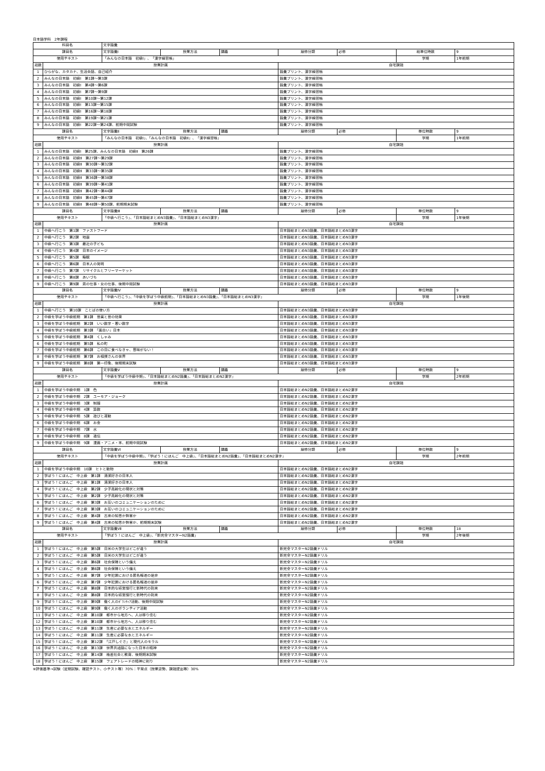日本語学科　2年課程
| 科目名 | | 文字語彙 | | | | | | |
| 課目名 | | 文字語彙Ⅰ | 授業方法 | 講義 | 履修分類 | 必修 | 総単位時数 | 9 |
| 使用テキスト | | 「みんなの日本語 初級Ⅰ」、「漢字練習帳」 | | | | | 学期 | 1年前期 |
| 週数 | 授業計画 | | | | 自宅課題 | | | |
| 1 | ひらがな、カタカナ、生活会話、自己紹介 | | | | 語彙プリント、漢字練習帳 | | | |
| 2 | みんなの日本語 初級Ⅰ 第1課～第3課 | | | | 語彙プリント、漢字練習帳 | | | |
| 3 | みんなの日本語 初級Ⅰ 第4課～第6課 | | | | 語彙プリント、漢字練習帳 | | | |
| 4 | みんなの日本語 初級Ⅰ 第7課～第9課 | | | | 語彙プリント、漢字練習帳 | | | |
| 5 | みんなの日本語 初級Ⅰ 第10課～第12課 | | | | 語彙プリント、漢字練習帳 | | | |
| 6 | みんなの日本語 初級Ⅰ 第13課～第15課 | | | | 語彙プリント、漢字練習帳 | | | |
| 7 | みんなの日本語 初級Ⅰ 第16課～第18課 | | | | 語彙プリント、漢字練習帳 | | | |
| 8 | みんなの日本語 初級Ⅰ 第19課～第21課 | | | | 語彙プリント、漢字練習帳 | | | |
| 9 | みんなの日本語 初級Ⅰ 第22課～第24課、前期中間試験 | | | | 語彙プリント、漢字練習帳 | | | |
| 課目名 | | 文字語彙Ⅱ | 授業方法 | 講義 | 履修分類 | 必修 | 単位時数 | 9 |
| 使用テキスト | | 「みんなの日本語 初級Ⅰ」、「みんなの日本語 初級Ⅱ」、「漢字練習帳」 | | | | | 学期 | 1年前期 |
| 週数 | 授業計画 | | | | 自宅課題 | | | |
| 1 | みんなの日本語 初級Ⅰ 第25課、みんなの日本語 初級Ⅱ 第26課 | | | | 語彙プリント、漢字練習帳 | | | |
| 2 | みんなの日本語 初級Ⅱ 第27課～第29課 | | | | 語彙プリント、漢字練習帳 | | | |
| 3 | みんなの日本語 初級Ⅱ 第30課～第32課 | | | | 語彙プリント、漢字練習帳 | | | |
| 4 | みんなの日本語 初級Ⅱ 第33課～第35課 | | | | 語彙プリント、漢字練習帳 | | | |
| 5 | みんなの日本語 初級Ⅱ 第36課～第38課 | | | | 語彙プリント、漢字練習帳 | | | |
| 6 | みんなの日本語 初級Ⅱ 第39課～第41課 | | | | 語彙プリント、漢字練習帳 | | | |
| 7 | みんなの日本語 初級Ⅱ 第42課～第44課 | | | | 語彙プリント、漢字練習帳 | | | |
| 8 | みんなの日本語 初級Ⅱ 第45課～第47課 | | | | 語彙プリント、漢字練習帳 | | | |
| 9 | みんなの日本語 初級Ⅱ 第48課～第50課、前期期末試験 | | | | 語彙プリント、漢字練習帳 | | | |
| 課目名 | | 文字語彙Ⅲ | 授業方法 | 講義 | 履修分類 | 必修 | 単位時数 | 9 |
| 使用テキスト | | 「中級へ行こう」、「日本語総まとめN3語彙」、「日本語総まとめN3漢字」 | | | | | 学期 | 1年後期 |
| 週数 | 授業計画 | | | | 自宅課題 | | | |
| 1 | 中級へ行こう 第1課 ファストフード | | | | 日本語総まとめN3語彙、日本語総まとめN3漢字 | | | |
| 2 | 中級へ行こう 第2課 地震 | | | | 日本語総まとめN3語彙、日本語総まとめN3漢字 | | | |
| 3 | 中級へ行こう 第3課 最近の子ども | | | | 日本語総まとめN3語彙、日本語総まとめN3漢字 | | | |
| 4 | 中級へ行こう 第4課 日本のイメージ | | | | 日本語総まとめN3語彙、日本語総まとめN3漢字 | | | |
| 5 | 中級へ行こう 第5課 睡眠 | | | | 日本語総まとめN3語彙、日本語総まとめN3漢字 | | | |
| 6 | 中級へ行こう 第6課 日本人の発明 | | | | 日本語総まとめN3語彙、日本語総まとめN3漢字 | | | |
| 7 | 中級へ行こう 第7課 リサイクルとフリーマーケット | | | | 日本語総まとめN3語彙、日本語総まとめN3漢字 | | | |
| 8 | 中級へ行こう 第8課 あいづち | | | | 日本語総まとめN3語彙、日本語総まとめN3漢字 | | | |
| 9 | 中級へ行こう 第9課 男の仕事・女の仕事、後期中間試験 | | | | 日本語総まとめN3語彙、日本語総まとめN3漢字 | | | |
| 課目名 | | 文字語彙Ⅳ | 授業方法 | 講義 | 履修分類 | 必修 | 単位時数 | 9 |
| 使用テキスト | | 「中級へ行こう」、「中級を学ぼう中級前期」、「日本語総まとめN3語彙」、「日本語総まとめN3漢字」 | | | | | 学期 | 1年後期 |
| 週数 | 授業計画 | | | | 自宅課題 | | | |
| 1 | 中級へ行こう 第10課 ことばの使い方 | | | | 日本語総まとめN3語彙、日本語総まとめN3漢字 | | | |
| 2 | 中級を学ぼう中級前期 第1課 音楽と音の効果 | | | | 日本語総まとめN3語彙、日本語総まとめN3漢字 | | | |
| 3 | 中級を学ぼう中級前期 第2課 いい数字・悪い数字 | | | | 日本語総まとめN3語彙、日本語総まとめN3漢字 | | | |
| 4 | 中級を学ぼう中級前期 第3課 「面白い」日本 | | | | 日本語総まとめN3語彙、日本語総まとめN3漢字 | | | |
| 5 | 中級を学ぼう中級前期 第4課 くしゃみ | | | | 日本語総まとめN3語彙、日本語総まとめN3漢字 | | | |
| 6 | 中級を学ぼう中級前期 第5課 私の町 | | | | 日本語総まとめN3語彙、日本語総まとめN3漢字 | | | |
| 7 | 中級を学ぼう中級前期 第6課 この日に食べなきゃ、意味がない！ | | | | 日本語総まとめN3語彙、日本語総まとめN3漢字 | | | |
| 8 | 中級を学ぼう中級前期 第7課 お相撲さんの世界 | | | | 日本語総まとめN3語彙、日本語総まとめN3漢字 | | | |
| 9 | 中級を学ぼう中級前期 第8課 第一印象、後期期末試験 | | | | 日本語総まとめN3語彙、日本語総まとめN3漢字 | | | |
| 課目名 | | 文字語彙Ⅴ | 授業方法 | 講義 | 履修分類 | 必修 | 単位時数 | 9 |
| 使用テキスト | | 「中級を学ぼう中級中期」、「日本語総まとめN2語彙」、「日本語総まとめN2漢字」 | | | | | 学期 | 2年前期 |
| 週数 | 授業計画 | | | | 自宅課題 | | | |
| 1 | 中級を学ぼう中級中期 1課 色 | | | | 日本語総まとめN2語彙、日本語総まとめN2漢字 | | | |
| 2 | 中級を学ぼう中級中期 2課 ユーモア・ジョーク | | | | 日本語総まとめN2語彙、日本語総まとめN2漢字 | | | |
| 3 | 中級を学ぼう中級中期 3課 制服 | | | | 日本語総まとめN2語彙、日本語総まとめN2漢字 | | | |
| 4 | 中級を学ぼう中級中期 4課 算数 | | | | 日本語総まとめN2語彙、日本語総まとめN2漢字 | | | |
| 5 | 中級を学ぼう中級中期 5課 遊びと運動 | | | | 日本語総まとめN2語彙、日本語総まとめN2漢字 | | | |
| 6 | 中級を学ぼう中級中期 6課 お金 | | | | 日本語総まとめN2語彙、日本語総まとめN2漢字 | | | |
| 7 | 中級を学ぼう中級中期 7課 水 | | | | 日本語総まとめN2語彙、日本語総まとめN2漢字 | | | |
| 8 | 中級を学ぼう中級中期 8課 遺伝 | | | | 日本語総まとめN2語彙、日本語総まとめN2漢字 | | | |
| 9 | 中級を学ぼう中級中期 9課 漫画・アニメ・本、前期中間試験 | | | | 日本語総まとめN2語彙、日本語総まとめN2漢字 | | | |
| 課目名 | | 文字語彙Ⅵ | 授業方法 | 講義 | 履修分類 | 必修 | 単位時数 | 9 |
| 使用テキスト | | 「中級を学ぼう中級中期」、「学ぼう！にほんご 中上級」、「日本語総まとめN2語彙」、「日本語総まとめN2漢字」 | | | | | 学期 | 2年前期 |
| 週数 | 授業計画 | | | | 自宅課題 | | | |
| 1 | 中級を学ぼう中級中期 10課 ヒトと動物 | | | | 日本語総まとめN2語彙、日本語総まとめN2漢字 | | | |
| 2 | 学ぼう！にほんご 中上級 第1課 清潔好きの日本人 | | | | 日本語総まとめN2語彙、日本語総まとめN2漢字 | | | |
| 3 | 学ぼう！にほんご 中上級 第1課 清潔好きの日本人 | | | | 日本語総まとめN2語彙、日本語総まとめN2漢字 | | | |
| 4 | 学ぼう！にほんご 中上級 第2課 少子高齢化の現状と対策 | | | | 日本語総まとめN2語彙、日本語総まとめN2漢字 | | | |
| 5 | 学ぼう！にほんご 中上級 第2課 少子高齢化の現状と対策 | | | | 日本語総まとめN2語彙、日本語総まとめN2漢字 | | | |
| 6 | 学ぼう！にほんご 中上級 第3課 お互いのコミュニケーションのために | | | | 日本語総まとめN2語彙、日本語総まとめN2漢字 | | | |
| 7 | 学ぼう！にほんご 中上級 第3課 お互いのコミュニケーションのために | | | | 日本語総まとめN2語彙、日本語総まとめN2漢字 | | | |
| 8 | 学ぼう！にほんご 中上級 第4課 古来の知恵か弊害か | | | | 日本語総まとめN2語彙、日本語総まとめN2漢字 | | | |
| 9 | 学ぼう！にほんご 中上級 第4課 古来の知恵か弊害か、前期期末試験 | | | | 日本語総まとめN2語彙、日本語総まとめN2漢字 | | | |
| 課目名 | | 文字語彙Ⅶ | 授業方法 | 講義 | 履修分類 | 必修 | 単位時数 | 18 |
| 使用テキスト | | 「学ぼう！にほんご 中上級」、「新完全マスターN2語彙」 | | | | | 学期 | 2年後期 |
| 週数 | 授業計画 | | | | 自宅課題 | | | |
| 1 | 学ぼう！にほんご 中上級 第5課 日米の大学生はどこが違う | | | | 新完全マスターN2語彙ドリル | | | |
| 2 | 学ぼう！にほんご 中上級 第5課 日米の大学生はどこが違う | | | | 新完全マスターN2語彙ドリル | | | |
| 3 | 学ぼう！にほんご 中上級 第6課 社会保障という備え | | | | 新完全マスターN2語彙ドリル | | | |
| 4 | 学ぼう！にほんご 中上級 第6課 社会保障という備え | | | | 新完全マスターN2語彙ドリル | | | |
| 5 | 学ぼう！にほんご 中上級 第7課 少年犯罪における匿名報道の是非 | | | | 新完全マスターN2語彙ドリル | | | |
| 6 | 学ぼう！にほんご 中上級 第7課 少年犯罪における匿名報道の是非 | | | | 新完全マスターN2語彙ドリル | | | |
| 7 | 学ぼう！にほんご 中上級 第8課 日本的な経営慣行と新時代の到来 | | | | 新完全マスターN2語彙ドリル | | | |
| 8 | 学ぼう！にほんご 中上級 第8課 日本的な経営慣行と新時代の到来 | | | | 新完全マスターN2語彙ドリル | | | |
| 9 | 学ぼう！にほんご 中上級 第9課 働く人のﾎﾞﾗﾝﾃｨｱ活動、後期中間試験 | | | | 新完全マスターN2語彙ドリル | | | |
| 10 | 学ぼう！にほんご 中上級 第9課 働く人のボランティア活動 | | | | 新完全マスターN2語彙ドリル | | | |
| 11 | 学ぼう！にほんご 中上級 第10課 都市から地方へ、人は移り住む | | | | 新完全マスターN2語彙ドリル | | | |
| 12 | 学ぼう！にほんご 中上級 第10課 都市から地方へ、人は移り住む | | | | 新完全マスターN2語彙ドリル | | | |
| 13 | 学ぼう！にほんご 中上級 第11課 生産に必要な水とエネルギー | | | | 新完全マスターN2語彙ドリル | | | |
| 14 | 学ぼう！にほんご 中上級 第11課 生産に必要な水とエネルギー | | | | 新完全マスターN2語彙ドリル | | | |
| 15 | 学ぼう！にほんご 中上級 第12課 「江戸しぐさ」と現代人のモラル | | | | 新完全マスターN2語彙ドリル | | | |
| 16 | 学ぼう！にほんご 中上級 第13課 世界共通語になった日本の精神 | | | | 新完全マスターN2語彙ドリル | | | |
| 17 | 学ぼう！にほんご 中上級 第14課 格差社会と教育、後期期末試験 | | | | 新完全マスターN2語彙ドリル | | | |
| 18 | 学ぼう！にほんご 中上級 第15課 フェアトレードの精神に則り | | | | 新完全マスターN2語彙ドリル | | | |
※評価基準→試験（定期試験、確認テスト、小テスト等）70%：平常点（授業姿勢、課題提出等）30%